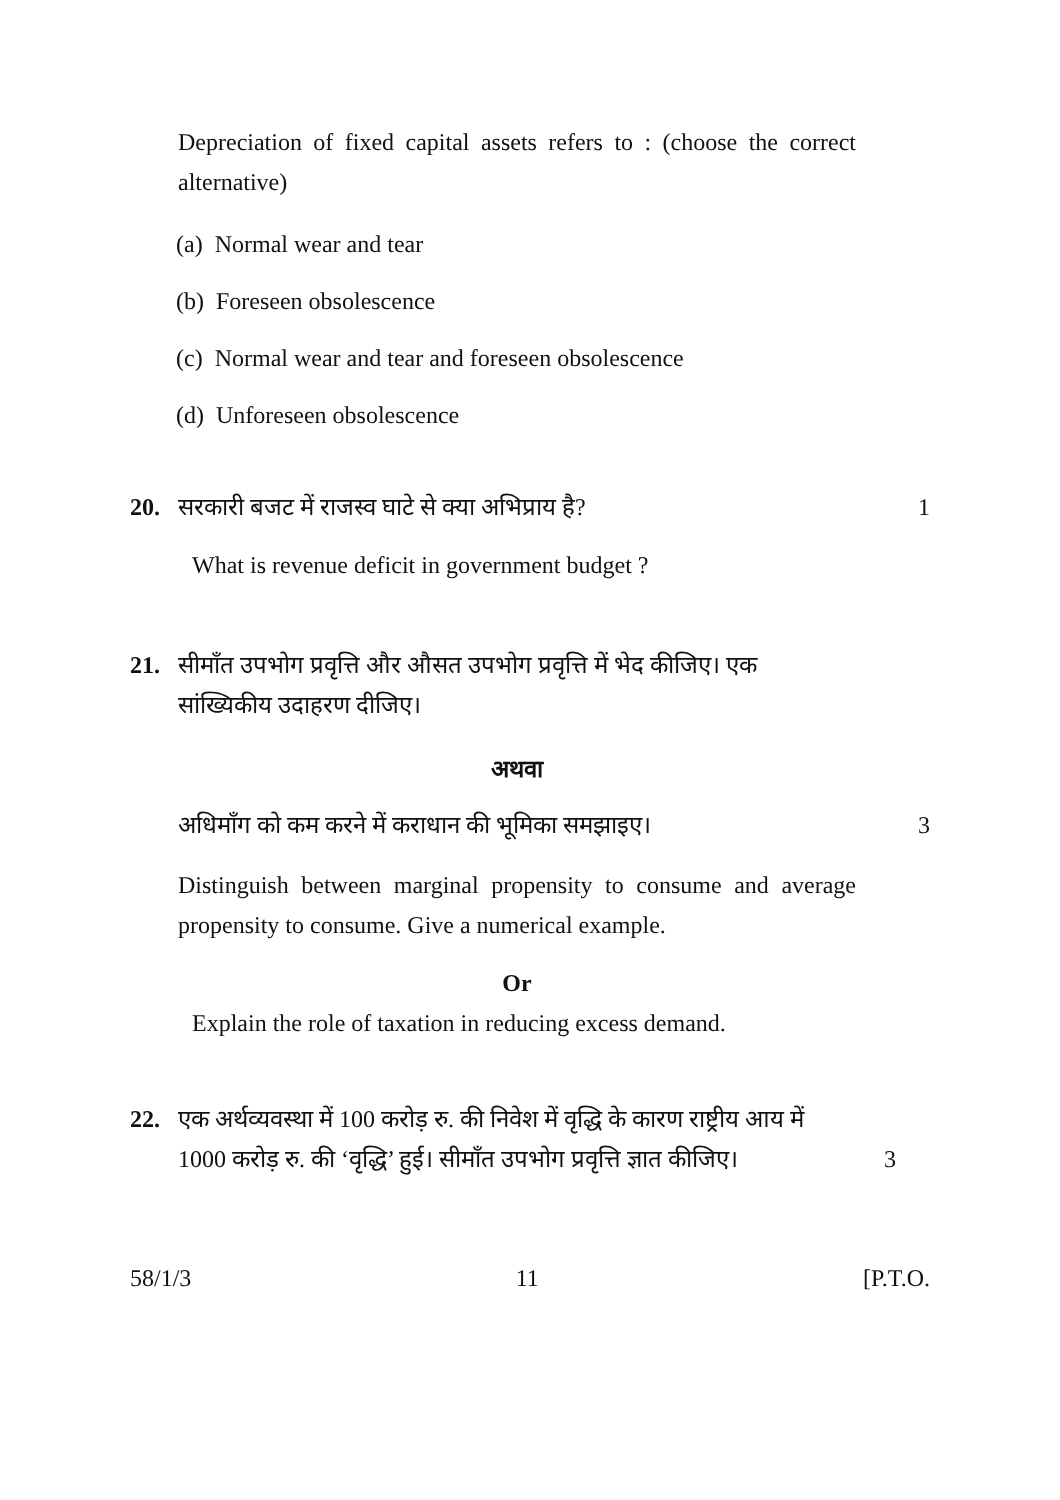Depreciation of fixed capital assets refers to : (choose the correct alternative)
(a) Normal wear and tear
(b) Foreseen obsolescence
(c) Normal wear and tear and foreseen obsolescence
(d) Unforeseen obsolescence
20. सरकारी बजट में राजस्व घाटे से क्या अभिप्राय है? 1
What is revenue deficit in government budget ?
21. सीमाँत उपभोग प्रवृत्ति और औसत उपभोग प्रवृत्ति में भेद कीजिए। एक सांख्यिकीय उदाहरण दीजिए।
अथवा
अधिमाँग को कम करने में कराधान की भूमिका समझाइए। 3
Distinguish between marginal propensity to consume and average propensity to consume. Give a numerical example.
Or
Explain the role of taxation in reducing excess demand.
22. एक अर्थव्यवस्था में 100 करोड़ रु. की निवेश में वृद्धि के कारण राष्ट्रीय आय में 1000 करोड़ रु. की ‘वृद्धि’ हुई। सीमाँत उपभोग प्रवृत्ति ज्ञात कीजिए। 3
58/1/3 11 [P.T.O.